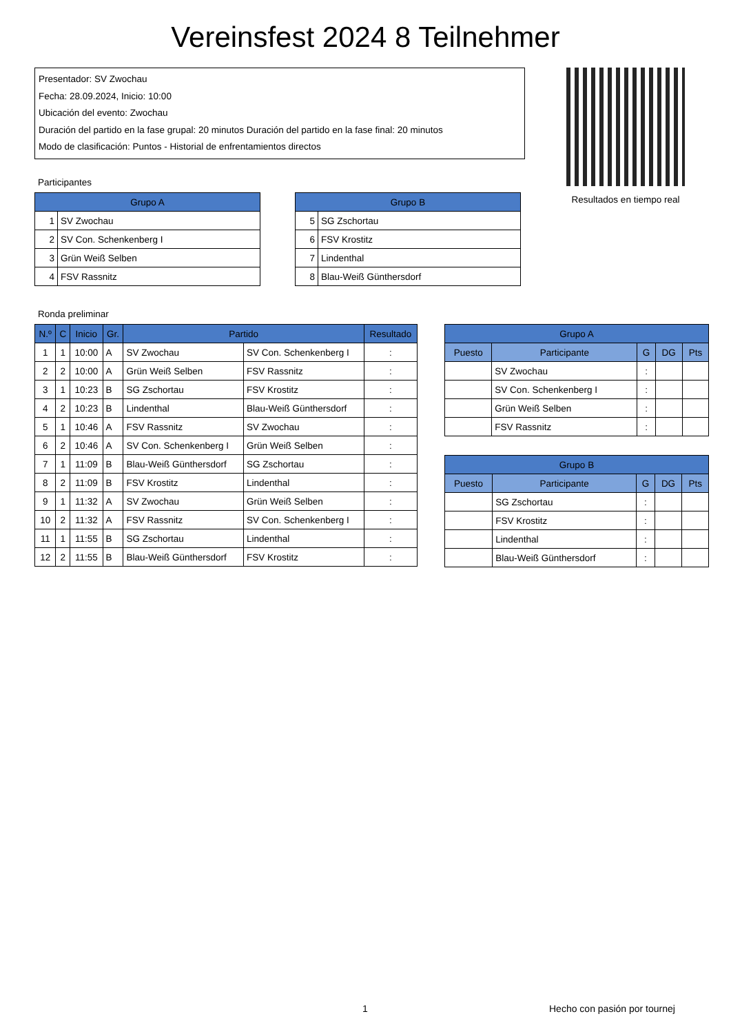Vereinsfest 2024 8 Teilnehmer
Presentador: SV Zwochau
Fecha: 28.09.2024, Inicio: 10:00
Ubicación del evento: Zwochau
Duración del partido en la fase grupal: 20 minutos Duración del partido en la fase final: 20 minutos
Modo de clasificación: Puntos - Historial de enfrentamientos directos
Resultados en tiempo real
Participantes
| Grupo A | |
| --- | --- |
| 1 | SV Zwochau |
| 2 | SV Con. Schenkenberg I |
| 3 | Grün Weiß Selben |
| 4 | FSV Rassnitz |
| Grupo B | |
| --- | --- |
| 5 | SG Zschortau |
| 6 | FSV Krostitz |
| 7 | Lindenthal |
| 8 | Blau-Weiß Günthersdorf |
Ronda preliminar
| N.º | C | Inicio | Gr. | Partido | | Resultado |
| --- | --- | --- | --- | --- | --- | --- |
| 1 | 1 | 10:00 | A | SV Zwochau | SV Con. Schenkenberg I | : |
| 2 | 2 | 10:00 | A | Grün Weiß Selben | FSV Rassnitz | : |
| 3 | 1 | 10:23 | B | SG Zschortau | FSV Krostitz | : |
| 4 | 2 | 10:23 | B | Lindenthal | Blau-Weiß Günthersdorf | : |
| 5 | 1 | 10:46 | A | FSV Rassnitz | SV Zwochau | : |
| 6 | 2 | 10:46 | A | SV Con. Schenkenberg I | Grün Weiß Selben | : |
| 7 | 1 | 11:09 | B | Blau-Weiß Günthersdorf | SG Zschortau | : |
| 8 | 2 | 11:09 | B | FSV Krostitz | Lindenthal | : |
| 9 | 1 | 11:32 | A | SV Zwochau | Grün Weiß Selben | : |
| 10 | 2 | 11:32 | A | FSV Rassnitz | SV Con. Schenkenberg I | : |
| 11 | 1 | 11:55 | B | SG Zschortau | Lindenthal | : |
| 12 | 2 | 11:55 | B | Blau-Weiß Günthersdorf | FSV Krostitz | : |
| Grupo A | | | | |
| --- | --- | --- | --- | --- |
| Puesto | Participante | G | DG | Pts |
| | SV Zwochau | : | | |
| | SV Con. Schenkenberg I | : | | |
| | Grün Weiß Selben | : | | |
| | FSV Rassnitz | : | | |
| Grupo B | | | | |
| --- | --- | --- | --- | --- |
| Puesto | Participante | G | DG | Pts |
| | SG Zschortau | : | | |
| | FSV Krostitz | : | | |
| | Lindenthal | : | | |
| | Blau-Weiß Günthersdorf | : | | |
1 Hecho con pasión por tournej